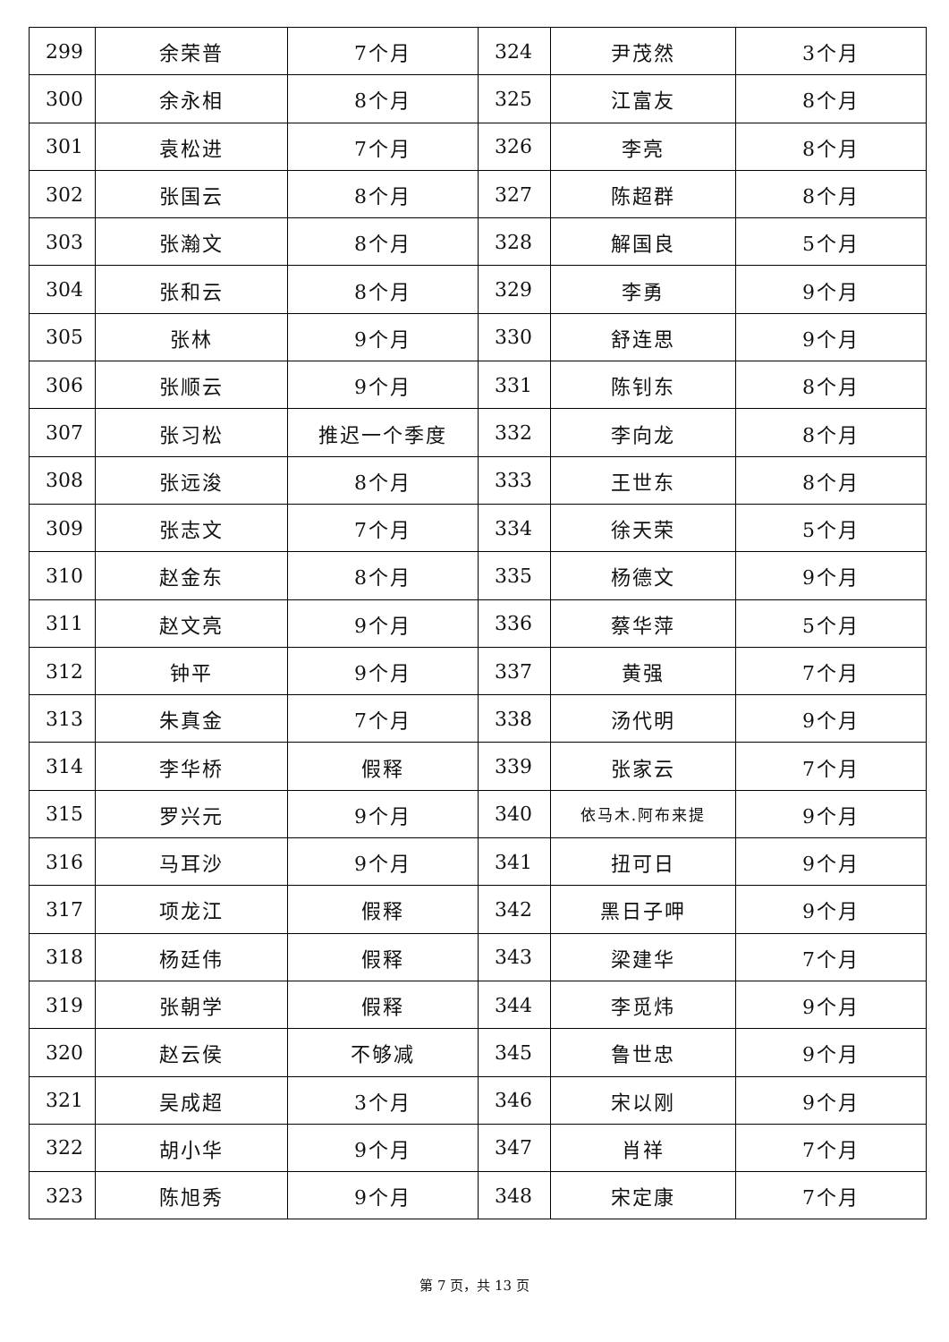| 299 | 余荣普 | 7个月 | 324 | 尹茂然 | 3个月 |
| 300 | 余永相 | 8个月 | 325 | 江富友 | 8个月 |
| 301 | 袁松进 | 7个月 | 326 | 李亮 | 8个月 |
| 302 | 张国云 | 8个月 | 327 | 陈超群 | 8个月 |
| 303 | 张瀚文 | 8个月 | 328 | 解国良 | 5个月 |
| 304 | 张和云 | 8个月 | 329 | 李勇 | 9个月 |
| 305 | 张林 | 9个月 | 330 | 舒连思 | 9个月 |
| 306 | 张顺云 | 9个月 | 331 | 陈钊东 | 8个月 |
| 307 | 张习松 | 推迟一个季度 | 332 | 李向龙 | 8个月 |
| 308 | 张远浚 | 8个月 | 333 | 王世东 | 8个月 |
| 309 | 张志文 | 7个月 | 334 | 徐天荣 | 5个月 |
| 310 | 赵金东 | 8个月 | 335 | 杨德文 | 9个月 |
| 311 | 赵文亮 | 9个月 | 336 | 蔡华萍 | 5个月 |
| 312 | 钟平 | 9个月 | 337 | 黄强 | 7个月 |
| 313 | 朱真金 | 7个月 | 338 | 汤代明 | 9个月 |
| 314 | 李华桥 | 假释 | 339 | 张家云 | 7个月 |
| 315 | 罗兴元 | 9个月 | 340 | 依马木.阿布来提 | 9个月 |
| 316 | 马耳沙 | 9个月 | 341 | 扭可日 | 9个月 |
| 317 | 项龙江 | 假释 | 342 | 黑日子呷 | 9个月 |
| 318 | 杨廷伟 | 假释 | 343 | 梁建华 | 7个月 |
| 319 | 张朝学 | 假释 | 344 | 李觅炜 | 9个月 |
| 320 | 赵云侯 | 不够减 | 345 | 鲁世忠 | 9个月 |
| 321 | 吴成超 | 3个月 | 346 | 宋以刚 | 9个月 |
| 322 | 胡小华 | 9个月 | 347 | 肖祥 | 7个月 |
| 323 | 陈旭秀 | 9个月 | 348 | 宋定康 | 7个月 |
第 7 页，共 13 页